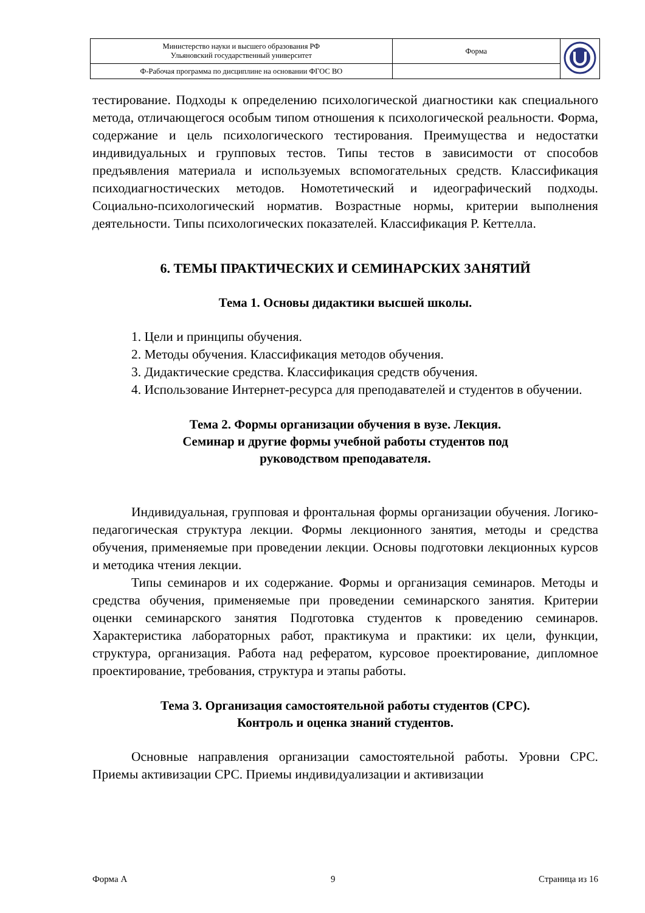| Министерство науки и высшего образования РФ Ульяновский государственный университет | Форма | |
| Ф-Рабочая программа по дисциплине на основании ФГОС ВО | | |
тестирование. Подходы к определению психологической диагностики как специального метода, отличающегося особым типом отношения к психологической реальности. Форма, содержание и цель психологического тестирования. Преимущества и недостатки индивидуальных и групповых тестов. Типы тестов в зависимости от способов предъявления материала и используемых вспомогательных средств. Классификация психодиагностических методов. Номотетический и идеографический подходы. Социально-психологический норматив. Возрастные нормы, критерии выполнения деятельности. Типы психологических показателей. Классификация Р. Кеттелла.
6. ТЕМЫ ПРАКТИЧЕСКИХ И СЕМИНАРСКИХ ЗАНЯТИЙ
Тема 1. Основы дидактики высшей школы.
1. Цели и принципы обучения.
2. Методы обучения. Классификация методов обучения.
3. Дидактические средства. Классификация средств обучения.
4. Использование Интернет-ресурса для преподавателей и студентов в обучении.
Тема 2. Формы организации обучения в вузе. Лекция.
Семинар и другие формы учебной работы студентов под
руководством преподавателя.
Индивидуальная, групповая и фронтальная формы организации обучения. Логико-педагогическая структура лекции. Формы лекционного занятия, методы и средства обучения, применяемые при проведении лекции. Основы подготовки лекционных курсов и методика чтения лекции.
Типы семинаров и их содержание. Формы и организация семинаров. Методы и средства обучения, применяемые при проведении семинарского занятия. Критерии оценки семинарского занятия Подготовка студентов к проведению семинаров. Характеристика лабораторных работ, практикума и практики: их цели, функции, структура, организация. Работа над рефератом, курсовое проектирование, дипломное проектирование, требования, структура и этапы работы.
Тема 3. Организация самостоятельной работы студентов (СРС).
Контроль и оценка знаний студентов.
Основные направления организации самостоятельной работы. Уровни СРС. Приемы активизации СРС. Приемы индивидуализации и активизации
Форма А 9 Страница из 16